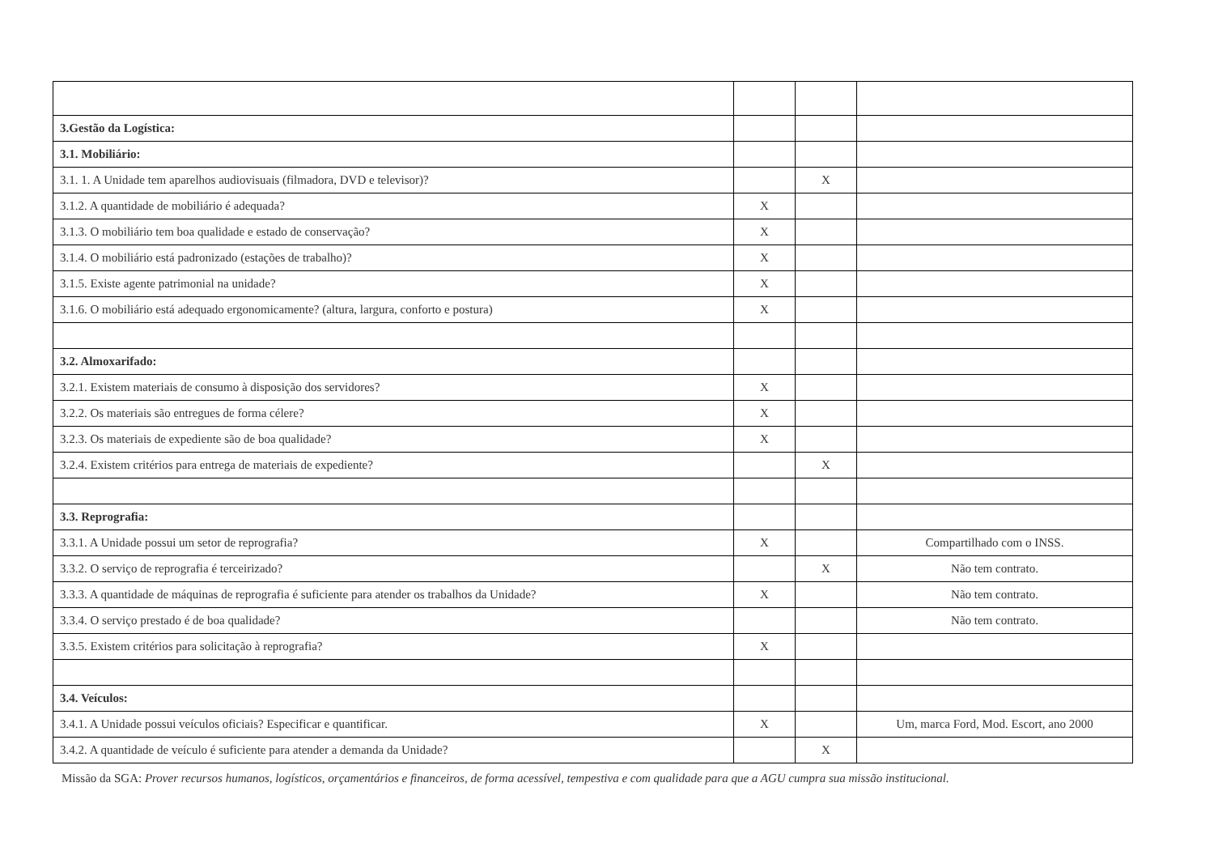| 3.Gestão da Logística: | | | |
| 3.1. Mobiliário: | | | |
| 3.1. 1. A Unidade tem aparelhos audiovisuais (filmadora, DVD e televisor)? | | X | |
| 3.1.2. A quantidade de mobiliário é adequada? | X | | |
| 3.1.3. O mobiliário tem boa qualidade e estado de conservação? | X | | |
| 3.1.4. O mobiliário está padronizado (estações de trabalho)? | X | | |
| 3.1.5. Existe agente patrimonial na unidade? | X | | |
| 3.1.6. O mobiliário está adequado ergonomicamente? (altura, largura, conforto e postura) | X | | |
| 3.2. Almoxarifado: | | | |
| 3.2.1. Existem materiais de consumo à disposição dos servidores? | X | | |
| 3.2.2. Os materiais são entregues de forma célere? | X | | |
| 3.2.3. Os materiais de expediente são de boa qualidade? | X | | |
| 3.2.4. Existem critérios para entrega de materiais de expediente? | | X | |
| 3.3. Reprografia: | | | |
| 3.3.1. A Unidade possui um setor de reprografia? | X | | Compartilhado com o INSS. |
| 3.3.2. O serviço de reprografia é terceirizado? | | X | Não tem contrato. |
| 3.3.3. A quantidade de máquinas de reprografia é suficiente para atender os trabalhos da Unidade? | X | | Não tem contrato. |
| 3.3.4. O serviço prestado é de boa qualidade? | | | Não tem contrato. |
| 3.3.5. Existem critérios para solicitação à reprografia? | X | | |
| 3.4. Veículos: | | | |
| 3.4.1. A Unidade possui veículos oficiais? Especificar e quantificar. | X | | Um, marca Ford, Mod. Escort, ano 2000 |
| 3.4.2. A quantidade de veículo é suficiente para atender a demanda da Unidade? | | X | |
Missão da SGA: Prover recursos humanos, logísticos, orçamentários e financeiros, de forma acessível, tempestiva e com qualidade para que a AGU cumpra sua missão institucional.